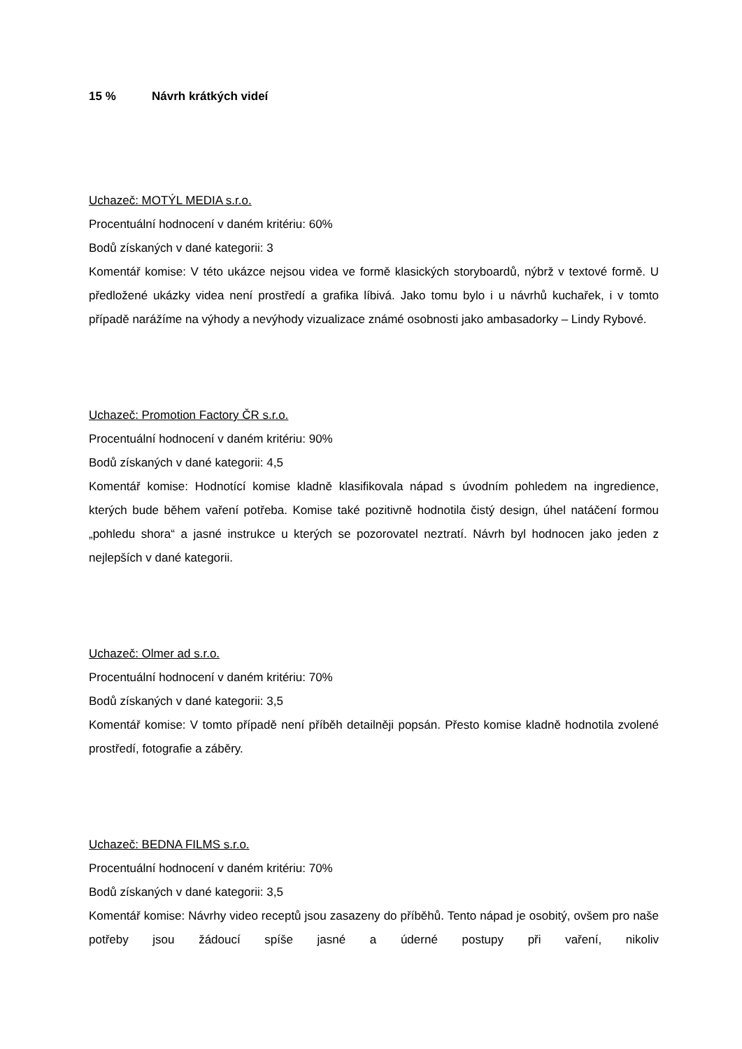15 % Návrh krátkých videí
Uchazeč: MOTÝL MEDIA s.r.o.
Procentuální hodnocení v daném kritériu: 60%
Bodů získaných v dané kategorii: 3
Komentář komise: V této ukázce nejsou videa ve formě klasických storyboardů, nýbrž v textové formě. U předložené ukázky videa není prostředí a grafika líbivá. Jako tomu bylo i u návrhů kuchařek, i v tomto případě narážíme na výhody a nevýhody vizualizace známé osobnosti jako ambasadorky – Lindy Rybové.
Uchazeč: Promotion Factory ČR s.r.o.
Procentuální hodnocení v daném kritériu: 90%
Bodů získaných v dané kategorii: 4,5
Komentář komise: Hodnotící komise kladně klasifikovala nápad s úvodním pohledem na ingredience, kterých bude během vaření potřeba. Komise také pozitivně hodnotila čistý design, úhel natáčení formou „pohledu shora“ a jasné instrukce u kterých se pozorovatel neztratí. Návrh byl hodnocen jako jeden z nejlepších v dané kategorii.
Uchazeč: Olmer ad s.r.o.
Procentuální hodnocení v daném kritériu: 70%
Bodů získaných v dané kategorii: 3,5
Komentář komise: V tomto případě není příběh detailněji popsán. Přesto komise kladně hodnotila zvolené prostředí, fotografie a záběry.
Uchazeč: BEDNA FILMS s.r.o.
Procentuální hodnocení v daném kritériu: 70%
Bodů získaných v dané kategorii: 3,5
Komentář komise: Návrhy video receptů jsou zasazeny do příběhů. Tento nápad je osobitý, ovšem pro naše potřeby jsou žádoucí spíše jasné a úderné postupy při vaření, nikoliv